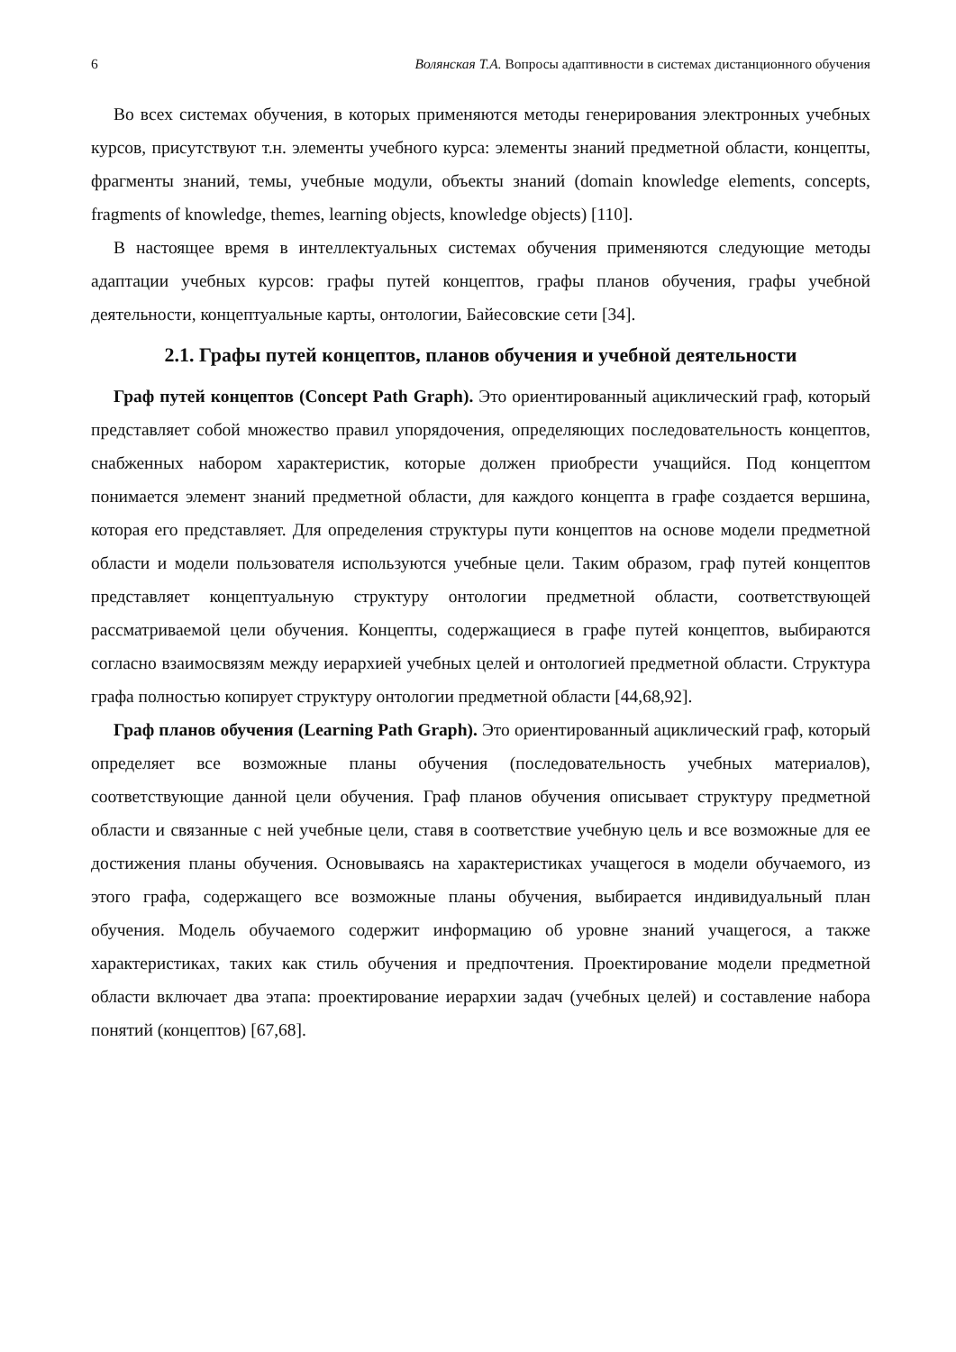6 Волянская Т.А. Вопросы адаптивности в системах дистанционного обучения
Во всех системах обучения, в которых применяются методы генерирования электронных учебных курсов, присутствуют т.н. элементы учебного курса: элементы знаний предметной области, концепты, фрагменты знаний, темы, учебные модули, объекты знаний (domain knowledge elements, concepts, fragments of knowledge, themes, learning objects, knowledge objects) [110].
В настоящее время в интеллектуальных системах обучения применяются следующие методы адаптации учебных курсов: графы путей концептов, графы планов обучения, графы учебной деятельности, концептуальные карты, онтологии, Байесовские сети [34].
2.1. Графы путей концептов, планов обучения и учебной деятельности
Граф путей концептов (Concept Path Graph). Это ориентированный ациклический граф, который представляет собой множество правил упорядочения, определяющих последовательность концептов, снабженных набором характеристик, которые должен приобрести учащийся. Под концептом понимается элемент знаний предметной области, для каждого концепта в графе создается вершина, которая его представляет. Для определения структуры пути концептов на основе модели предметной области и модели пользователя используются учебные цели. Таким образом, граф путей концептов представляет концептуальную структуру онтологии предметной области, соответствующей рассматриваемой цели обучения. Концепты, содержащиеся в графе путей концептов, выбираются согласно взаимосвязям между иерархией учебных целей и онтологией предметной области. Структура графа полностью копирует структуру онтологии предметной области [44,68,92].
Граф планов обучения (Learning Path Graph). Это ориентированный ациклический граф, который определяет все возможные планы обучения (последовательность учебных материалов), соответствующие данной цели обучения. Граф планов обучения описывает структуру предметной области и связанные с ней учебные цели, ставя в соответствие учебную цель и все возможные для ее достижения планы обучения. Основываясь на характеристиках учащегося в модели обучаемого, из этого графа, содержащего все возможные планы обучения, выбирается индивидуальный план обучения. Модель обучаемого содержит информацию об уровне знаний учащегося, а также характеристиках, таких как стиль обучения и предпочтения. Проектирование модели предметной области включает два этапа: проектирование иерархии задач (учебных целей) и составление набора понятий (концептов) [67,68].